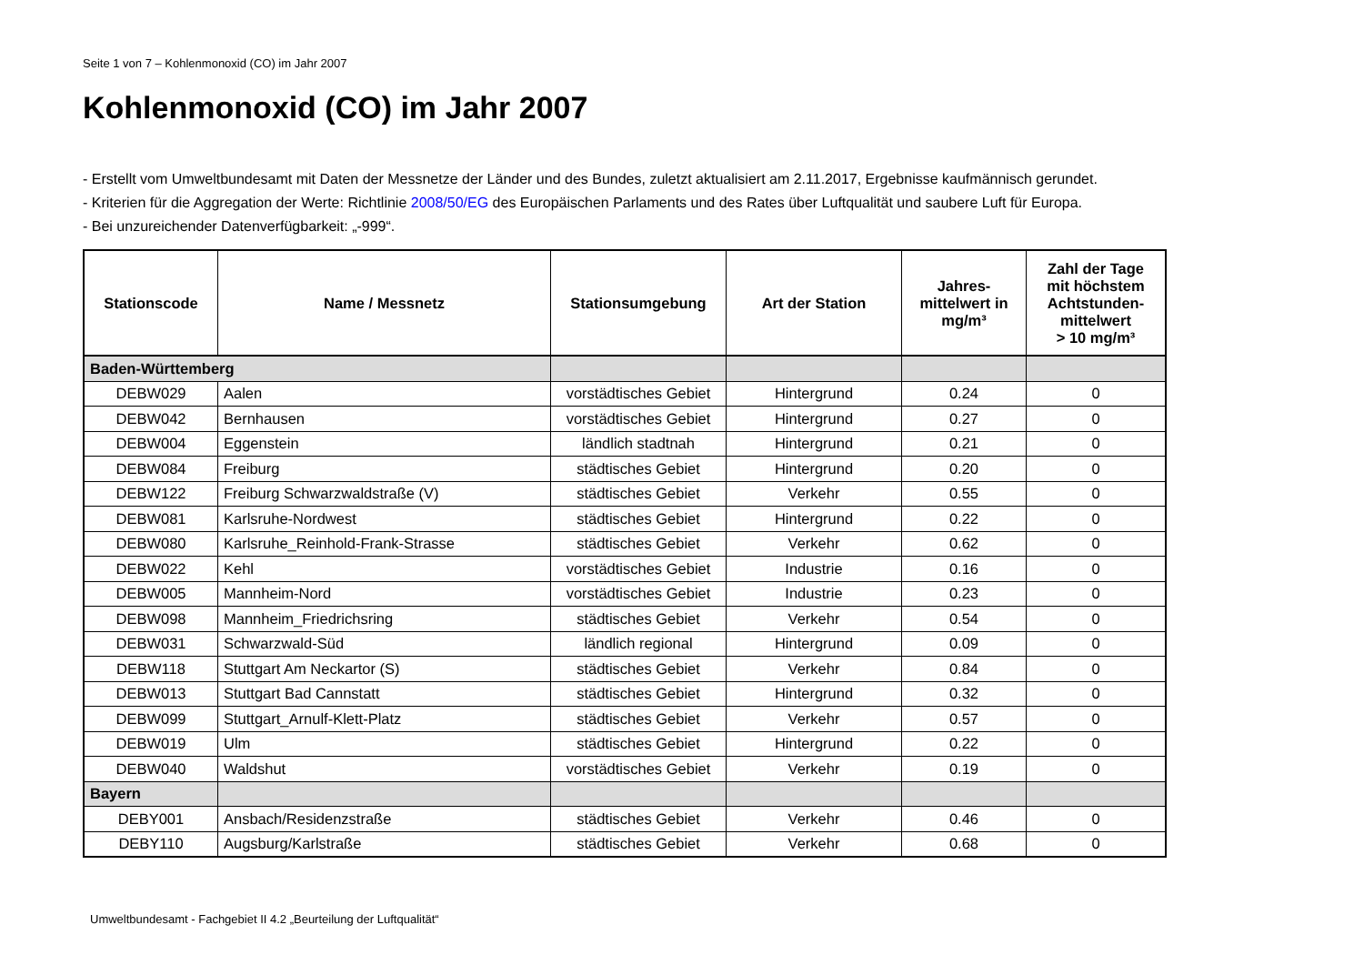Seite 1 von 7 – Kohlenmonoxid (CO) im Jahr 2007
Kohlenmonoxid (CO) im Jahr 2007
- Erstellt vom Umweltbundesamt mit Daten der Messnetze der Länder und des Bundes, zuletzt aktualisiert am 2.11.2017, Ergebnisse kaufmännisch gerundet.
- Kriterien für die Aggregation der Werte: Richtlinie 2008/50/EG des Europäischen Parlaments und des Rates über Luftqualität und saubere Luft für Europa.
- Bei unzureichender Datenverfügbarkeit: „-999“.
| Stationscode | Name / Messnetz | Stationsumgebung | Art der Station | Jahres- mittelwert in mg/m³ | Zahl der Tage mit höchstem Achtstunden- mittelwert > 10 mg/m³ |
| --- | --- | --- | --- | --- | --- |
| Baden-Württemberg | | | | | |
| DEBW029 | Aalen | vorstädtisches Gebiet | Hintergrund | 0.24 | 0 |
| DEBW042 | Bernhausen | vorstädtisches Gebiet | Hintergrund | 0.27 | 0 |
| DEBW004 | Eggenstein | ländlich stadtnah | Hintergrund | 0.21 | 0 |
| DEBW084 | Freiburg | städtisches Gebiet | Hintergrund | 0.20 | 0 |
| DEBW122 | Freiburg Schwarzwaldstraße (V) | städtisches Gebiet | Verkehr | 0.55 | 0 |
| DEBW081 | Karlsruhe-Nordwest | städtisches Gebiet | Hintergrund | 0.22 | 0 |
| DEBW080 | Karlsruhe_Reinhold-Frank-Strasse | städtisches Gebiet | Verkehr | 0.62 | 0 |
| DEBW022 | Kehl | vorstädtisches Gebiet | Industrie | 0.16 | 0 |
| DEBW005 | Mannheim-Nord | vorstädtisches Gebiet | Industrie | 0.23 | 0 |
| DEBW098 | Mannheim_Friedrichsring | städtisches Gebiet | Verkehr | 0.54 | 0 |
| DEBW031 | Schwarzwald-Süd | ländlich regional | Hintergrund | 0.09 | 0 |
| DEBW118 | Stuttgart Am Neckartor (S) | städtisches Gebiet | Verkehr | 0.84 | 0 |
| DEBW013 | Stuttgart Bad Cannstatt | städtisches Gebiet | Hintergrund | 0.32 | 0 |
| DEBW099 | Stuttgart_Arnulf-Klett-Platz | städtisches Gebiet | Verkehr | 0.57 | 0 |
| DEBW019 | Ulm | städtisches Gebiet | Hintergrund | 0.22 | 0 |
| DEBW040 | Waldshut | vorstädtisches Gebiet | Verkehr | 0.19 | 0 |
| Bayern | | | | | |
| DEBY001 | Ansbach/Residenzstraße | städtisches Gebiet | Verkehr | 0.46 | 0 |
| DEBY110 | Augsburg/Karlstraße | städtisches Gebiet | Verkehr | 0.68 | 0 |
Umweltbundesamt - Fachgebiet II 4.2 „Beurteilung der Luftqualität“